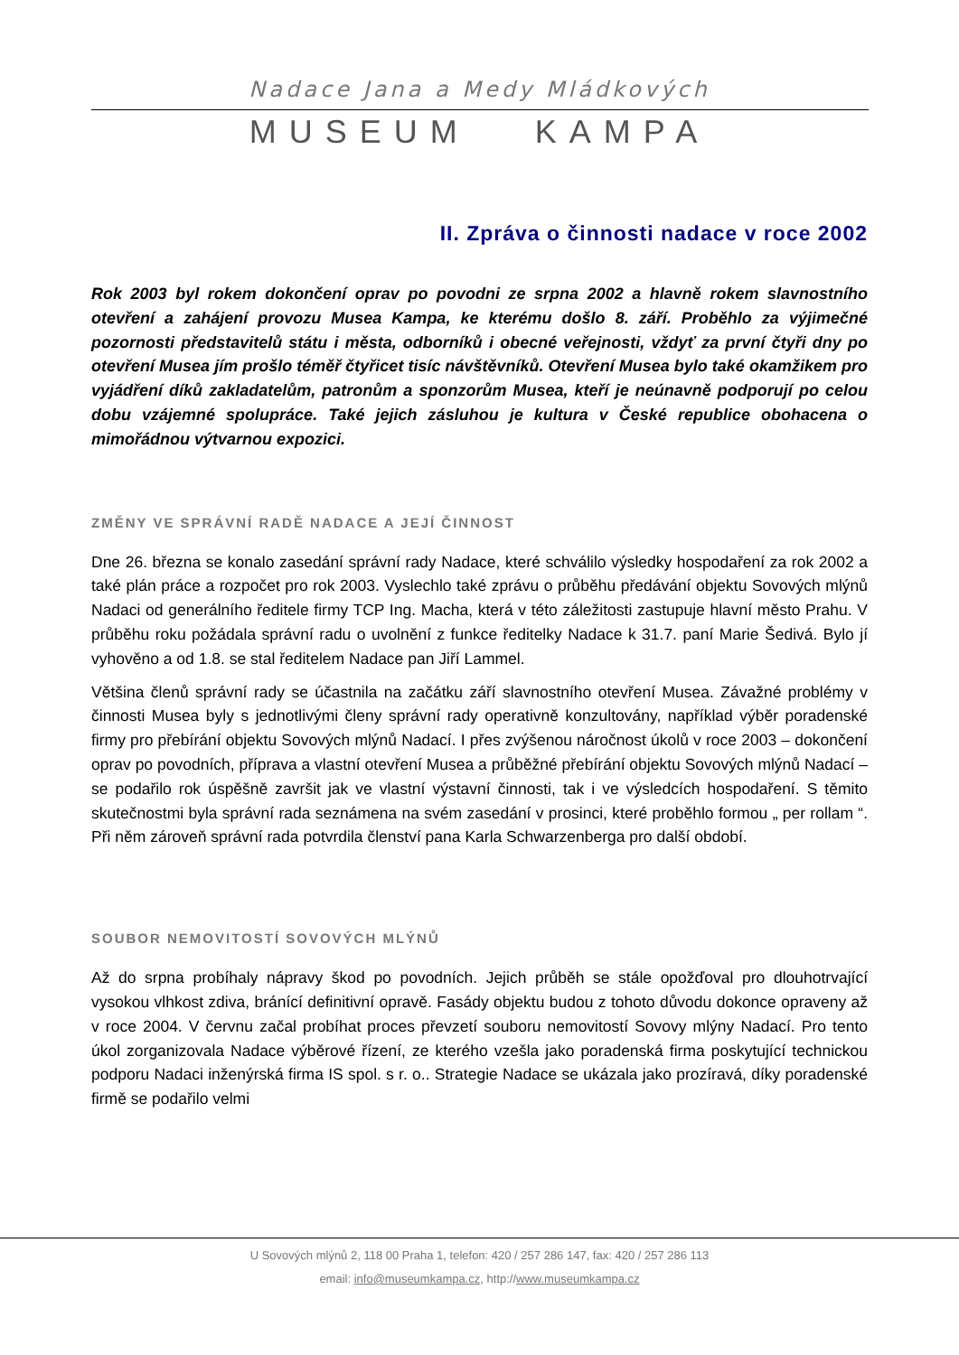Nadace Jana a Medy Mládkových
MUSEUM KAMPA
II. Zpráva o činnosti nadace v roce 2002
Rok 2003 byl rokem dokončení oprav po povodni ze srpna 2002 a hlavně rokem slavnostního otevření a zahájení provozu Musea Kampa, ke kterému došlo 8. září. Proběhlo za výjimečné pozornosti představitelů státu i města, odborníků i obecné veřejnosti, vždyť za první čtyři dny po otevření Musea jím prošlo téměř čtyřicet tisíc návštěvníků. Otevření Musea bylo také okamžikem pro vyjádření díků zakladatelům, patronům a sponzorům Musea, kteří je neúnavně podporují po celou dobu vzájemné spolupráce. Také jejich zásluhou je kultura v České republice obohacena o mimořádnou výtvarnou expozici.
ZMĚNY VE SPRÁVNÍ RADĚ NADACE A JEJÍ ČINNOST
Dne 26. března se konalo zasedání správní rady Nadace, které schválilo výsledky hospodaření za rok 2002 a také plán práce a rozpočet pro rok 2003. Vyslechlo také zprávu o průběhu předávání objektu Sovových mlýnů Nadaci od generálního ředitele firmy TCP Ing. Macha, která v této záležitosti zastupuje hlavní město Prahu. V průběhu roku požádala správní radu o uvolnění z funkce ředitelky Nadace k 31.7. paní Marie Šedivá. Bylo jí vyhověno a od 1.8. se stal ředitelem Nadace pan Jiří Lammel.
Většina členů správní rady se účastnila na začátku září slavnostního otevření Musea. Závažné problémy v činnosti Musea byly s jednotlivými členy správní rady operativně konzultovány, například výběr poradenské firmy pro přebírání objektu Sovových mlýnů Nadací. I přes zvýšenou náročnost úkolů v roce 2003 – dokončení oprav po povodních, příprava a vlastní otevření Musea a průběžné přebírání objektu Sovových mlýnů Nadací – se podařilo rok úspěšně završit jak ve vlastní výstavní činnosti, tak i ve výsledcích hospodaření. S těmito skutečnostmi byla správní rada seznámena na svém zasedání v prosinci, které proběhlo formou „ per rollam “. Při něm zároveň správní rada potvrdila členství pana Karla Schwarzenberga pro další období.
SOUBOR NEMOVITOSTÍ SOVOVÝCH MLÝNŮ
Až do srpna probíhaly nápravy škod po povodních. Jejich průběh se stále opožďoval pro dlouhotrvající vysokou vlhkost zdiva, bránící definitivní opravě. Fasády objektu budou z tohoto důvodu dokonce opraveny až v roce 2004. V červnu začal probíhat proces převzetí souboru nemovitostí Sovovy mlýny Nadací. Pro tento úkol zorganizovala Nadace výběrové řízení, ze kterého vzešla jako poradenská firma poskytující technickou podporu Nadaci inženýrská firma IS spol. s r. o.. Strategie Nadace se ukázala jako prozíravá, díky poradenské firmě se podařilo velmi
U Sovových mlýnů 2, 118 00 Praha 1, telefon: 420 / 257 286 147, fax: 420 / 257 286 113
email: info@museumkampa.cz, http://www.museumkampa.cz